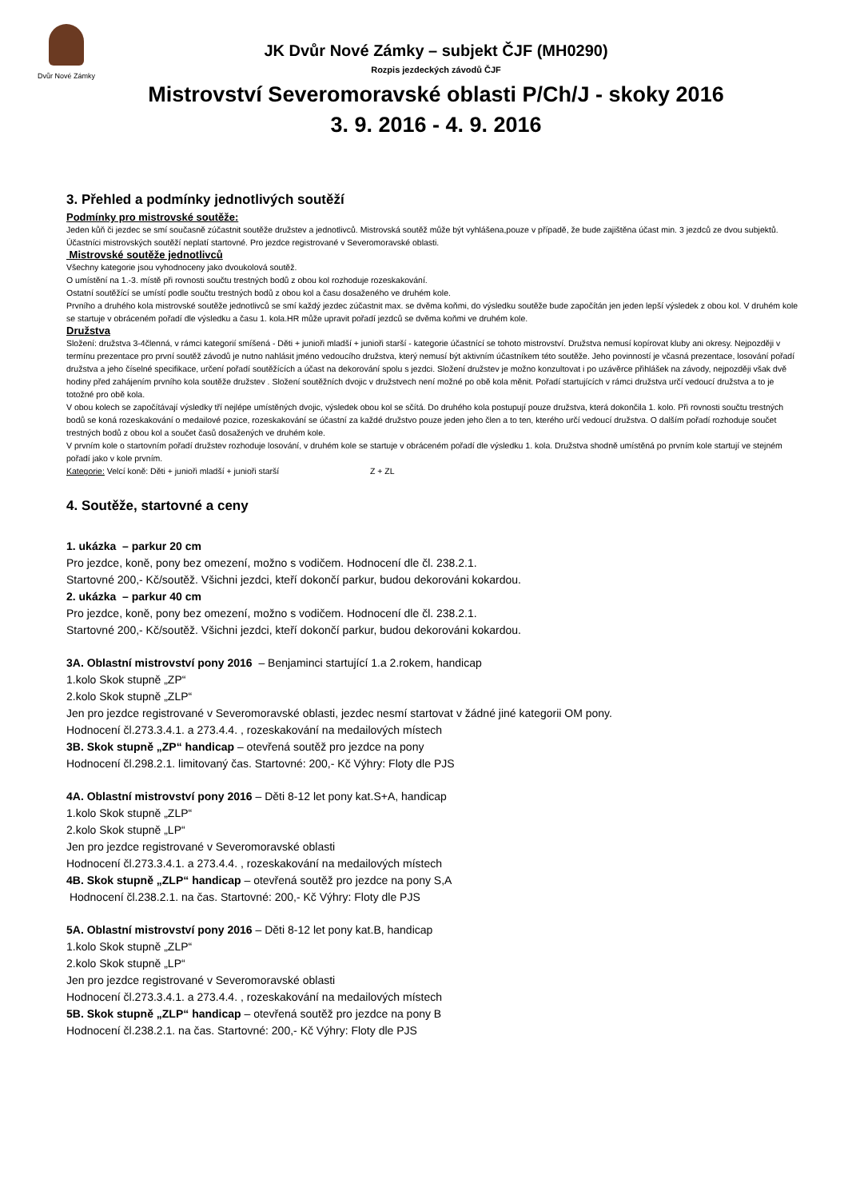Dvůr Nové Zámky
JK Dvůr Nové Zámky – subjekt ČJF (MH0290)
Rozpis jezdeckých závodů ČJF
Mistrovství Severomoravské oblasti P/Ch/J - skoky 2016
3. 9. 2016 - 4. 9. 2016
3. Přehled a podmínky jednotlivých soutěží
Podmínky pro mistrovské soutěže:
Jeden kůň či jezdec se smí současně zúčastnit soutěže družstev a jednotlivců. Mistrovská soutěž může být vyhlášena,pouze v případě, že bude zajištěna účast min. 3 jezdců ze dvou subjektů.
Účastníci mistrovských soutěží neplatí startovné. Pro jezdce registrované v Severomoravské oblasti.
Mistrovské soutěže jednotlivců
Všechny kategorie jsou vyhodnoceny jako dvoukolová soutěž.
O umístění na 1.-3. místě při rovnosti součtu trestných bodů z obou kol rozhoduje rozeskakování.
Ostatní soutěžící se umístí podle součtu trestných bodů z obou kol a času dosaženého ve druhém kole.
Prvního a druhého kola mistrovské soutěže jednotlivců se smí každý jezdec zúčastnit max. se dvěma koňmi, do výsledku soutěže bude započítán jen jeden lepší výsledek z obou kol. V druhém kole se startuje v obráceném pořadí dle výsledku a času 1. kola.HR může upravit pořadí jezdců se dvěma koňmi ve druhém kole.
Družstva
Složení: družstva 3-4členná, v rámci kategorií smíšená - Děti + junioři mladší + junioři starší - kategorie účastnící se tohoto mistrovství. Družstva nemusí kopírovat kluby ani okresy. Nejpozději v termínu prezentace pro první soutěž závodů je nutno nahlásit jméno vedoucího družstva, který nemusí být aktivním účastníkem této soutěže. Jeho povinností je včasná prezentace, losování pořadí družstva a jeho číselné specifikace, určení pořadí soutěžících a účast na dekorování spolu s jezdci. Složení družstev je možno konzultovat i po uzávěrce přihlášek na závody, nejpozději však dvě hodiny před zahájením prvního kola soutěže družstev . Složení soutěžních dvojic v družstvech není možné po obě kola měnit. Pořadí startujících v rámci družstva určí vedoucí družstva a to je totožné pro obě kola.
V obou kolech se započítávají výsledky tří nejlépe umístěných dvojic, výsledek obou kol se sčítá. Do druhého kola postupují pouze družstva, která dokončila 1. kolo. Při rovnosti součtu trestných bodů se koná rozeskakování o medailové pozice, rozeskakování se účastní za každé družstvo pouze jeden jeho člen a to ten, kterého určí vedoucí družstva. O dalším pořadí rozhoduje součet trestných bodů z obou kol a součet časů dosažených ve druhém kole.
V prvním kole o startovním pořadí družstev rozhoduje losování, v druhém kole se startuje v obráceném pořadí dle výsledku 1. kola. Družstva shodně umístěná po prvním kole startují ve stejném pořadí jako v kole prvním.
Kategorie: Velcí koně: Děti + junioři mladší + junioři starší Z + ZL
4. Soutěže, startovné a ceny
1. ukázka – parkur 20 cm
Pro jezdce, koně, pony bez omezení, možno s vodičem. Hodnocení dle čl. 238.2.1.
Startovné 200,- Kč/soutěž. Všichni jezdci, kteří dokončí parkur, budou dekorováni kokardou.
2. ukázka – parkur 40 cm
Pro jezdce, koně, pony bez omezení, možno s vodičem. Hodnocení dle čl. 238.2.1.
Startovné 200,- Kč/soutěž. Všichni jezdci, kteří dokončí parkur, budou dekorováni kokardou.
3A. Oblastní mistrovství pony 2016 – Benjaminci startující 1.a 2.rokem, handicap
1.kolo Skok stupně „ZP“
2.kolo Skok stupně „ZLP“
Jen pro jezdce registrované v Severomoravské oblasti, jezdec nesmí startovat v žádné jiné kategorii OM pony.
Hodnocení čl.273.3.4.1. a 273.4.4. , rozeskakování na medailových místech
3B. Skok stupně „ZP“ handicap – otevřená soutěž pro jezdce na pony
Hodnocení čl.298.2.1. limitovaný čas. Startovné: 200,- Kč Výhry: Floty dle PJS
4A. Oblastní mistrovství pony 2016 – Děti 8-12 let pony kat.S+A, handicap
1.kolo Skok stupně „ZLP“
2.kolo Skok stupně „LP“
Jen pro jezdce registrované v Severomoravské oblasti
Hodnocení čl.273.3.4.1. a 273.4.4. , rozeskakování na medailových místech
4B. Skok stupně „ZLP“ handicap – otevřená soutěž pro jezdce na pony S,A
Hodnocení čl.238.2.1. na čas. Startovné: 200,- Kč Výhry: Floty dle PJS
5A. Oblastní mistrovství pony 2016 – Děti 8-12 let pony kat.B, handicap
1.kolo Skok stupně „ZLP“
2.kolo Skok stupně „LP“
Jen pro jezdce registrované v Severomoravské oblasti
Hodnocení čl.273.3.4.1. a 273.4.4. , rozeskakování na medailových místech
5B. Skok stupně „ZLP“ handicap – otevřená soutěž pro jezdce na pony B
Hodnocení čl.238.2.1. na čas. Startovné: 200,- Kč Výhry: Floty dle PJS